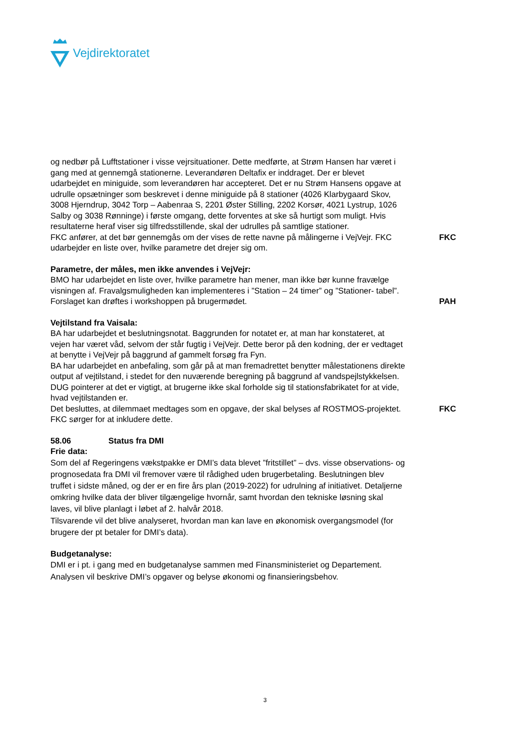Vejdirektoratet
og nedbør på Lufftstationer i visse vejrsituationer. Dette medførte, at Strøm Hansen har været i gang med at gennemgå stationerne. Leverandøren Deltafix er inddraget. Der er blevet udarbejdet en miniguide, som leverandøren har accepteret. Det er nu Strøm Hansens opgave at udrulle opsætninger som beskrevet i denne miniguide på 8 stationer (4026 Klarbygaard Skov, 3008 Hjerndrup, 3042 Torp – Aabenraa S, 2201 Øster Stilling, 2202 Korsør, 4021 Lystrup, 1026 Salby og 3038 Rønninge) i første omgang, dette forventes at ske så hurtigt som muligt. Hvis resultaterne heraf viser sig tilfredsstillende, skal der udrulles på samtlige stationer.
FKC anfører, at det bør gennemgås om der vises de rette navne på målingerne i VejVejr. FKC udarbejder en liste over, hvilke parametre det drejer sig om.
FKC
Parametre, der måles, men ikke anvendes i VejVejr:
BMO har udarbejdet en liste over, hvilke parametre han mener, man ikke bør kunne fravælge visningen af. Fravalgsmuligheden kan implementeres i ”Station – 24 timer” og ”Stationer- tabel”.
Forslaget kan drøftes i workshoppen på brugermødet. PAH
Vejtilstand fra Vaisala:
BA har udarbejdet et beslutningsnotat. Baggrunden for notatet er, at man har konstateret, at vejen har været våd, selvom der står fugtig i VejVejr. Dette beror på den kodning, der er vedtaget at benytte i VejVejr på baggrund af gammelt forsøg fra Fyn.
BA har udarbejdet en anbefaling, som går på at man fremadrettet benytter målestationens direkte output af vejtilstand, i stedet for den nuværende beregning på baggrund af vandspejlstykkelsen.
DUG pointerer at det er vigtigt, at brugerne ikke skal forholde sig til stationsfabrikatet for at vide, hvad vejtilstanden er.
Det besluttes, at dilemmaet medtages som en opgave, der skal belyses af ROSTMOS-projektet. FKC sørger for at inkludere dette.
FKC
58.06 Status fra DMI
Frie data:
Som del af Regeringens vækstpakke er DMI’s data blevet ”fritstillet” – dvs. visse observations- og prognosedata fra DMI vil fremover være til rådighed uden brugerbetaling. Beslutningen blev truffet i sidste måned, og der er en fire års plan (2019-2022) for udrulning af initiativet. Detaljerne omkring hvilke data der bliver tilgængelige hvornår, samt hvordan den tekniske løsning skal laves, vil blive planlagt i løbet af 2. halvår 2018.
Tilsvarende vil det blive analyseret, hvordan man kan lave en økonomisk overgangsmodel (for brugere der pt betaler for DMI’s data).
Budgetanalyse:
DMI er i pt. i gang med en budgetanalyse sammen med Finansministeriet og Departement. Analysen vil beskrive DMI’s opgaver og belyse økonomi og finansieringsbehov.
3